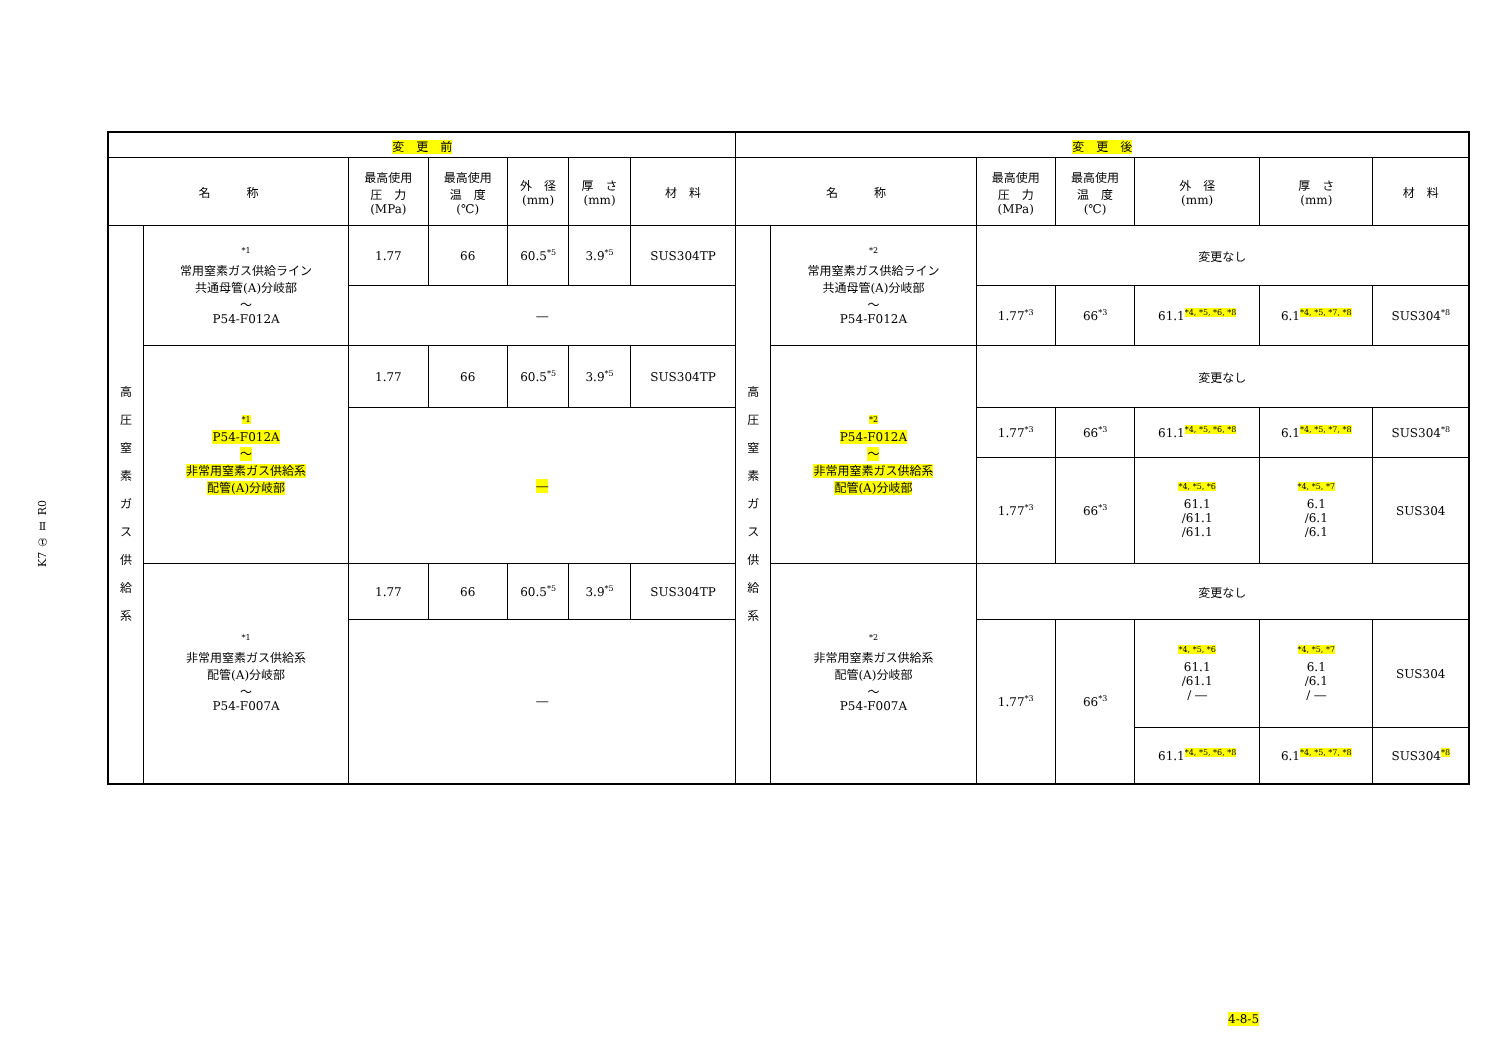K7 ① Ⅱ R0
| 変 更 前 | | | | | | | 変 更 後 | | | | | | |
| --- | --- | --- | --- | --- | --- | --- | --- | --- | --- | --- | --- | --- | --- |
| 名 称 | | 最高使用 圧 力 (MPa) | 最高使用 温 度 (℃) | 外 径 (mm) | 厚 さ (mm) | 材 料 | 名 称 | | 最高使用 圧 力 (MPa) | 最高使用 温 度 (℃) | 外 径 (mm) | 厚 さ (mm) | 材 料 |
| 高 圧 窒 素 ガ ス 供 給 系 | <sup>*1</sup> 常用窒素ガス供給ライン 共通母管(A)分岐部 ～ P54-F012A | 1.77 | 66 | 60.5<sup>*5</sup> | 3.9<sup>*5</sup> | SUS304TP | 高 圧 窒 素 ガ ス 供 給 系 | <sup>*2</sup> 常用窒素ガス供給ライン 共通母管(A)分岐部 ～ P54-F012A | 変更なし | | | | |
| | | ― | | | | | | | 1.77<sup>*3</sup> | 66<sup>*3</sup> | 61.1<sup>*4, *5, *6, *8</sup> | 6.1<sup>*4, *5, *7, *8</sup> | SUS304<sup>*8</sup> |
| | <sup>*1</sup> P54-F012A ～ 非常用窒素ガス供給系 配管(A)分岐部 | 1.77 | 66 | 60.5<sup>*5</sup> | 3.9<sup>*5</sup> | SUS304TP | | <sup>*2</sup> P54-F012A ～ 非常用窒素ガス供給系 配管(A)分岐部 | 変更なし | | | | |
| | | ― | | | | | | | 1.77<sup>*3</sup> | 66<sup>*3</sup> | 61.1<sup>*4, *5, *6, *8</sup> | 6.1<sup>*4, *5, *7, *8</sup> | SUS304<sup>*8</sup> |
| | | | | | | | | | 1.77<sup>*3</sup> | 66<sup>*3</sup> | <sup>*4, *5, *6</sup> 61.1 /61.1 /61.1 | <sup>*4, *5, *7</sup> 6.1 /6.1 /6.1 | SUS304 |
| | <sup>*1</sup> 非常用窒素ガス供給系 配管(A)分岐部 ～ P54-F007A | 1.77 | 66 | 60.5<sup>*5</sup> | 3.9<sup>*5</sup> | SUS304TP | | <sup>*2</sup> 非常用窒素ガス供給系 配管(A)分岐部 ～ P54-F007A | 変更なし | | | | |
| | | ― | | | | | | | 1.77<sup>*3</sup> | 66<sup>*3</sup> | <sup>*4, *5, *6</sup> 61.1 /61.1 / ― | <sup>*4, *5, *7</sup> 6.1 /6.1 / ― | SUS304 |
| | | | | | | | | | | | 61.1<sup>*4, *5, *6, *8</sup> | 6.1<sup>*4, *5, *7, *8</sup> | SUS304<sup>*8</sup> |
4-8-5